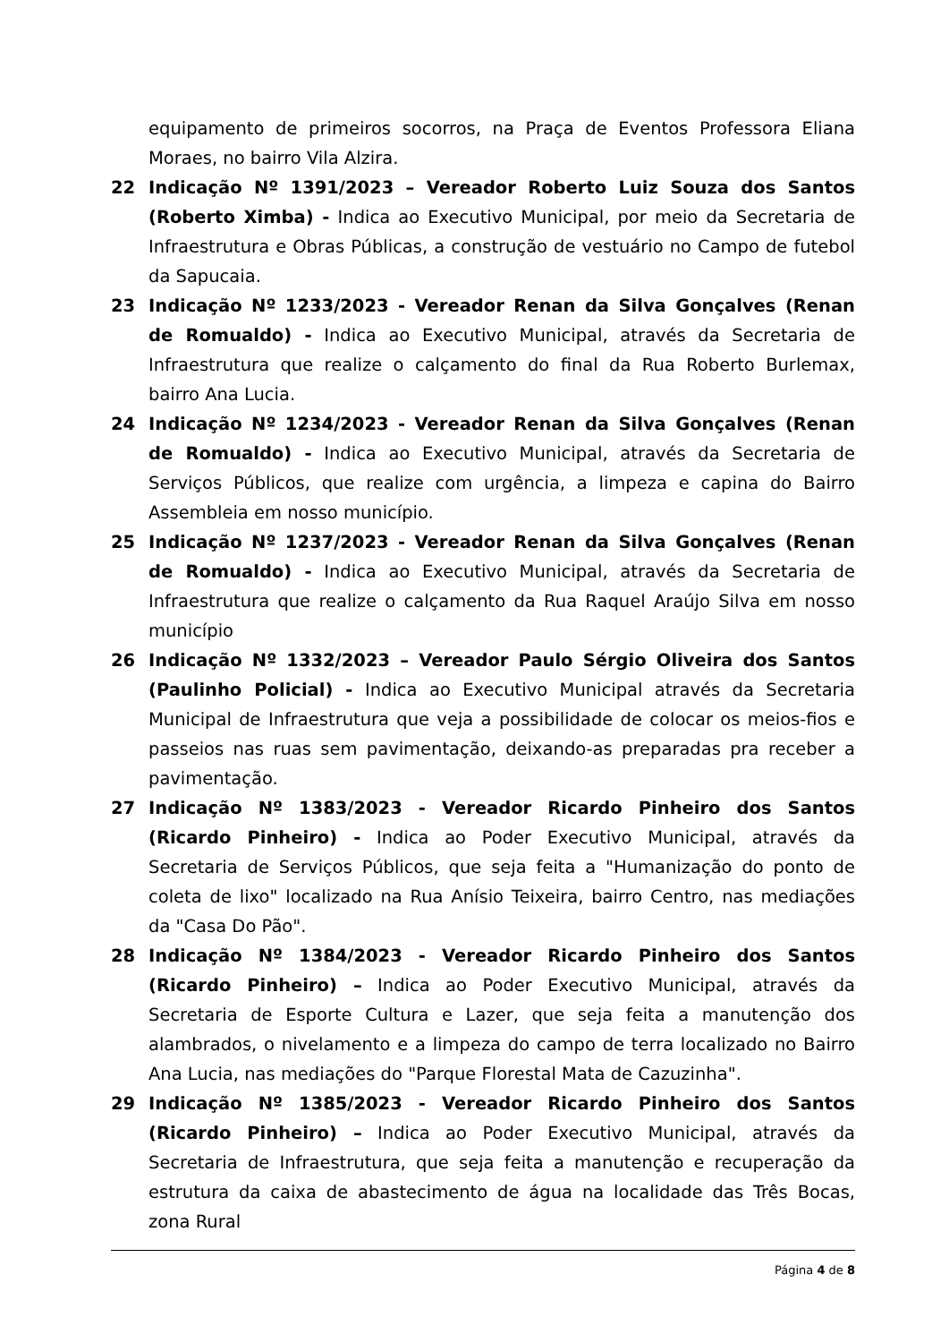equipamento de primeiros socorros, na Praça de Eventos Professora Eliana Moraes, no bairro Vila Alzira.
22 Indicação Nº 1391/2023 – Vereador Roberto Luiz Souza dos Santos (Roberto Ximba) - Indica ao Executivo Municipal, por meio da Secretaria de Infraestrutura e Obras Públicas, a construção de vestuário no Campo de futebol da Sapucaia.
23 Indicação Nº 1233/2023 - Vereador Renan da Silva Gonçalves (Renan de Romualdo) - Indica ao Executivo Municipal, através da Secretaria de Infraestrutura que realize o calçamento do final da Rua Roberto Burlemax, bairro Ana Lucia.
24 Indicação Nº 1234/2023 - Vereador Renan da Silva Gonçalves (Renan de Romualdo) - Indica ao Executivo Municipal, através da Secretaria de Serviços Públicos, que realize com urgência, a limpeza e capina do Bairro Assembleia em nosso município.
25 Indicação Nº 1237/2023 - Vereador Renan da Silva Gonçalves (Renan de Romualdo) - Indica ao Executivo Municipal, através da Secretaria de Infraestrutura que realize o calçamento da Rua Raquel Araújo Silva em nosso município
26 Indicação Nº 1332/2023 – Vereador Paulo Sérgio Oliveira dos Santos (Paulinho Policial) - Indica ao Executivo Municipal através da Secretaria Municipal de Infraestrutura que veja a possibilidade de colocar os meios-fios e passeios nas ruas sem pavimentação, deixando-as preparadas pra receber a pavimentação.
27 Indicação Nº 1383/2023 - Vereador Ricardo Pinheiro dos Santos (Ricardo Pinheiro) - Indica ao Poder Executivo Municipal, através da Secretaria de Serviços Públicos, que seja feita a "Humanização do ponto de coleta de lixo" localizado na Rua Anísio Teixeira, bairro Centro, nas mediações da "Casa Do Pão".
28 Indicação Nº 1384/2023 - Vereador Ricardo Pinheiro dos Santos (Ricardo Pinheiro) – Indica ao Poder Executivo Municipal, através da Secretaria de Esporte Cultura e Lazer, que seja feita a manutenção dos alambrados, o nivelamento e a limpeza do campo de terra localizado no Bairro Ana Lucia, nas mediações do "Parque Florestal Mata de Cazuzinha".
29 Indicação Nº 1385/2023 - Vereador Ricardo Pinheiro dos Santos (Ricardo Pinheiro) – Indica ao Poder Executivo Municipal, através da Secretaria de Infraestrutura, que seja feita a manutenção e recuperação da estrutura da caixa de abastecimento de água na localidade das Três Bocas, zona Rural
Página 4 de 8